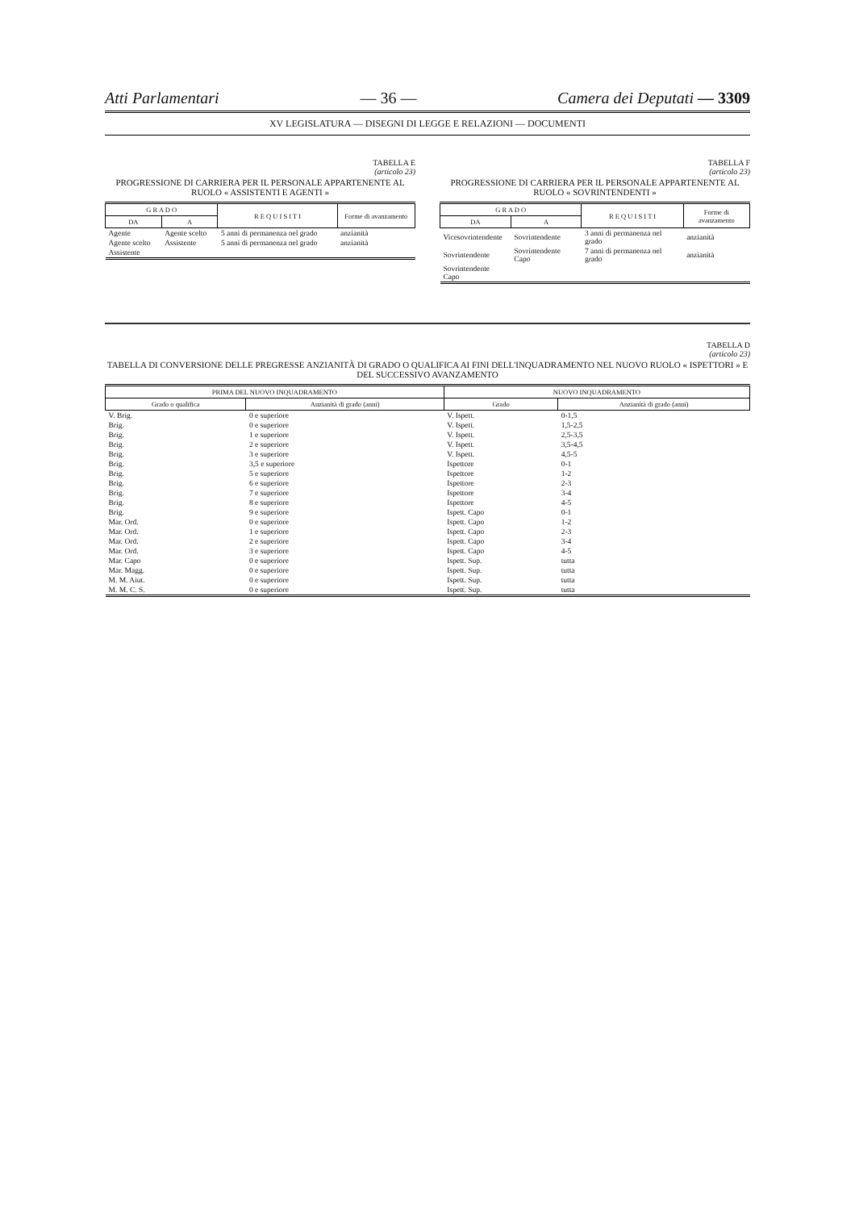Atti Parlamentari — 36 — Camera dei Deputati — 3309
XV LEGISLATURA — DISEGNI DI LEGGE E RELAZIONI — DOCUMENTI
TABELLA E
(articolo 23)
PROGRESSIONE DI CARRIERA PER IL PERSONALE APPARTENENTE AL RUOLO « ASSISTENTI E AGENTI »
| G R A D O | | R E Q U I S I T I | Forme di avanzamento |
| --- | --- | --- | --- |
| DA | A | | |
| Agente | Agente scelto | 5 anni di permanenza nel grado | anzianità |
| Agente scelto | Assistente | 5 anni di permanenza nel grado | anzianità |
| Assistente | | | |
TABELLA F
(articolo 23)
PROGRESSIONE DI CARRIERA PER IL PERSONALE APPARTENENTE AL RUOLO « SOVRINTENDENTI »
| G R A D O | | R E Q U I S I T I | Forme di avanzamento |
| --- | --- | --- | --- |
| DA | A | | |
| Vicesovrintendente | Sovrintendente | 3 anni di permanenza nel grado | anzianità |
| Sovrintendente | Sovrintendente Capo | 7 anni di permanenza nel grado | anzianità |
| Sovrintendente Capo | | | |
TABELLA D
(articolo 23)
TABELLA DI CONVERSIONE DELLE PREGRESSE ANZIANITÀ DI GRADO O QUALIFICA AI FINI DELL'INQUADRAMENTO NEL NUOVO RUOLO « ISPETTORI » E DEL SUCCESSIVO AVANZAMENTO
| PRIMA DEL NUOVO INQUADRAMENTO | | NUOVO INQUADRAMENTO | |
| --- | --- | --- | --- |
| Grado o qualifica | Anzianità di grado (anni) | Grado | Anzianità di grado (anni) |
| V. Brig. | 0 e superiore | V. Ispett. | 0-1,5 |
| Brig. | 0 e superiore | V. Ispett. | 1,5-2,5 |
| Brig. | 1 e superiore | V. Ispett. | 2,5-3,5 |
| Brig. | 2 e superiore | V. Ispett. | 3,5-4,5 |
| Brig. | 3 e superiore | V. Ispett. | 4,5-5 |
| Brig. | 3,5 e superiore | Ispettore | 0-1 |
| Brig. | 5 e superiore | Ispettore | 1-2 |
| Brig. | 6 e superiore | Ispettore | 2-3 |
| Brig. | 7 e superiore | Ispettore | 3-4 |
| Brig. | 8 e superiore | Ispettore | 4-5 |
| Brig. | 9 e superiore | Ispett. Capo | 0-1 |
| Mar. Ord. | 0 e superiore | Ispett. Capo | 1-2 |
| Mar. Ord. | 1 e superiore | Ispett. Capo | 2-3 |
| Mar. Ord. | 2 e superiore | Ispett. Capo | 3-4 |
| Mar. Ord. | 3 e superiore | Ispett. Capo | 4-5 |
| Mar. Capo | 0 e superiore | Ispett. Sup. | tutta |
| Mar. Magg. | 0 e superiore | Ispett. Sup. | tutta |
| M. M. Aiut. | 0 e superiore | Ispett. Sup. | tutta |
| M. M. C. S. | 0 e superiore | Ispett. Sup. | tutta |